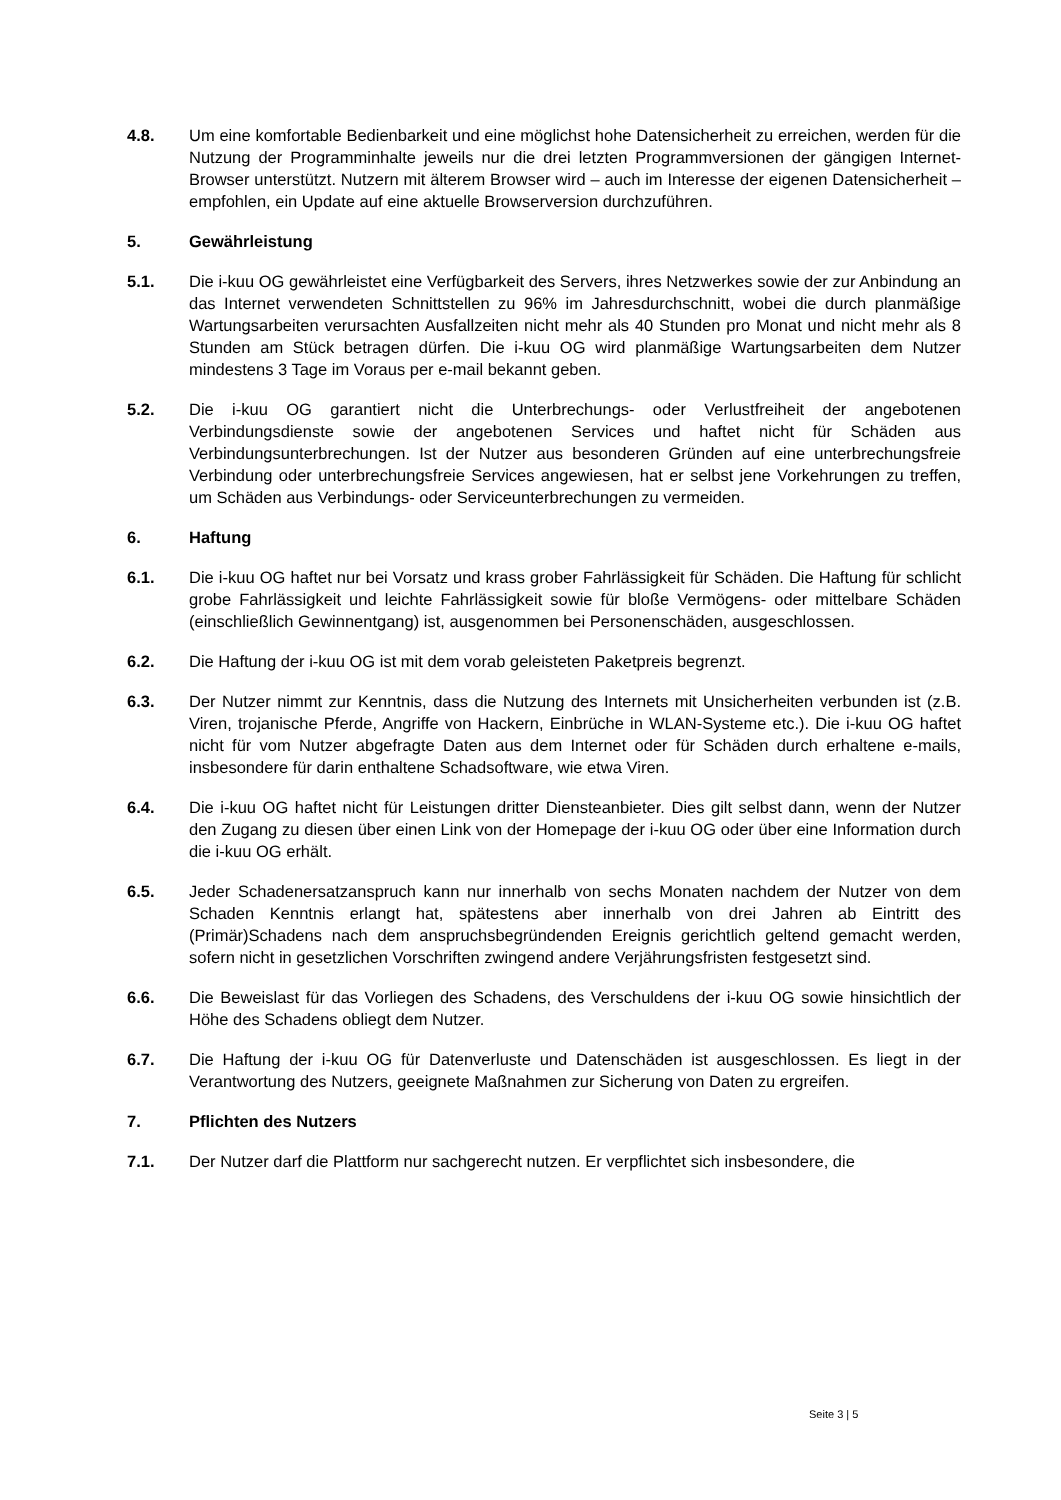4.8. Um eine komfortable Bedienbarkeit und eine möglichst hohe Datensicherheit zu erreichen, werden für die Nutzung der Programminhalte jeweils nur die drei letzten Programmversionen der gängigen Internet-Browser unterstützt. Nutzern mit älterem Browser wird – auch im Interesse der eigenen Datensicherheit – empfohlen, ein Update auf eine aktuelle Browserversion durchzuführen.
5. Gewährleistung
5.1. Die i-kuu OG gewährleistet eine Verfügbarkeit des Servers, ihres Netzwerkes sowie der zur Anbindung an das Internet verwendeten Schnittstellen zu 96% im Jahresdurchschnitt, wobei die durch planmäßige Wartungsarbeiten verursachten Ausfallzeiten nicht mehr als 40 Stunden pro Monat und nicht mehr als 8 Stunden am Stück betragen dürfen. Die i-kuu OG wird planmäßige Wartungsarbeiten dem Nutzer mindestens 3 Tage im Voraus per e-mail bekannt geben.
5.2. Die i-kuu OG garantiert nicht die Unterbrechungs- oder Verlustfreiheit der angebotenen Verbindungsdienste sowie der angebotenen Services und haftet nicht für Schäden aus Verbindungsunterbrechungen. Ist der Nutzer aus besonderen Gründen auf eine unterbrechungsfreie Verbindung oder unterbrechungsfreie Services angewiesen, hat er selbst jene Vorkehrungen zu treffen, um Schäden aus Verbindungs- oder Serviceunterbrechungen zu vermeiden.
6. Haftung
6.1. Die i-kuu OG haftet nur bei Vorsatz und krass grober Fahrlässigkeit für Schäden. Die Haftung für schlicht grobe Fahrlässigkeit und leichte Fahrlässigkeit sowie für bloße Vermögens- oder mittelbare Schäden (einschließlich Gewinnentgang) ist, ausgenommen bei Personenschäden, ausgeschlossen.
6.2. Die Haftung der i-kuu OG ist mit dem vorab geleisteten Paketpreis begrenzt.
6.3. Der Nutzer nimmt zur Kenntnis, dass die Nutzung des Internets mit Unsicherheiten verbunden ist (z.B. Viren, trojanische Pferde, Angriffe von Hackern, Einbrüche in WLAN-Systeme etc.). Die i-kuu OG haftet nicht für vom Nutzer abgefragte Daten aus dem Internet oder für Schäden durch erhaltene e-mails, insbesondere für darin enthaltene Schadsoftware, wie etwa Viren.
6.4. Die i-kuu OG haftet nicht für Leistungen dritter Diensteanbieter. Dies gilt selbst dann, wenn der Nutzer den Zugang zu diesen über einen Link von der Homepage der i-kuu OG oder über eine Information durch die i-kuu OG erhält.
6.5. Jeder Schadenersatzanspruch kann nur innerhalb von sechs Monaten nachdem der Nutzer von dem Schaden Kenntnis erlangt hat, spätestens aber innerhalb von drei Jahren ab Eintritt des (Primär)Schadens nach dem anspruchsbegründenden Ereignis gerichtlich geltend gemacht werden, sofern nicht in gesetzlichen Vorschriften zwingend andere Verjährungsfristen festgesetzt sind.
6.6. Die Beweislast für das Vorliegen des Schadens, des Verschuldens der i-kuu OG sowie hinsichtlich der Höhe des Schadens obliegt dem Nutzer.
6.7. Die Haftung der i-kuu OG für Datenverluste und Datenschäden ist ausgeschlossen. Es liegt in der Verantwortung des Nutzers, geeignete Maßnahmen zur Sicherung von Daten zu ergreifen.
7. Pflichten des Nutzers
7.1. Der Nutzer darf die Plattform nur sachgerecht nutzen. Er verpflichtet sich insbesondere, die
Seite 3 | 5